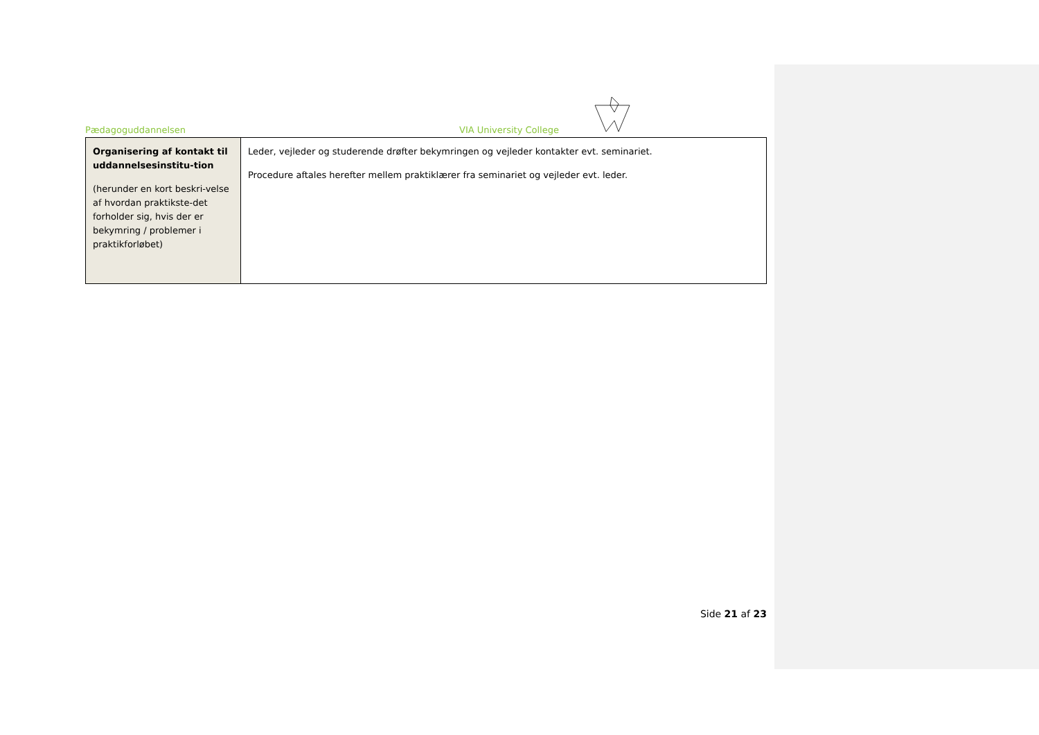Pædagoguddannelsen VIA University College
| Organisering af kontakt til uddannelsesinstitu-tion (herunder en kort beskri-velse af hvordan praktikste-det forholder sig, hvis der er bekymring / problemer i praktikforløbet) | Leder, vejleder og studerende drøfter bekymringen og vejleder kontakter evt. seminariet. Procedure aftales herefter mellem praktiklærer fra seminariet og vejleder evt. leder. |
Side 21 af 23